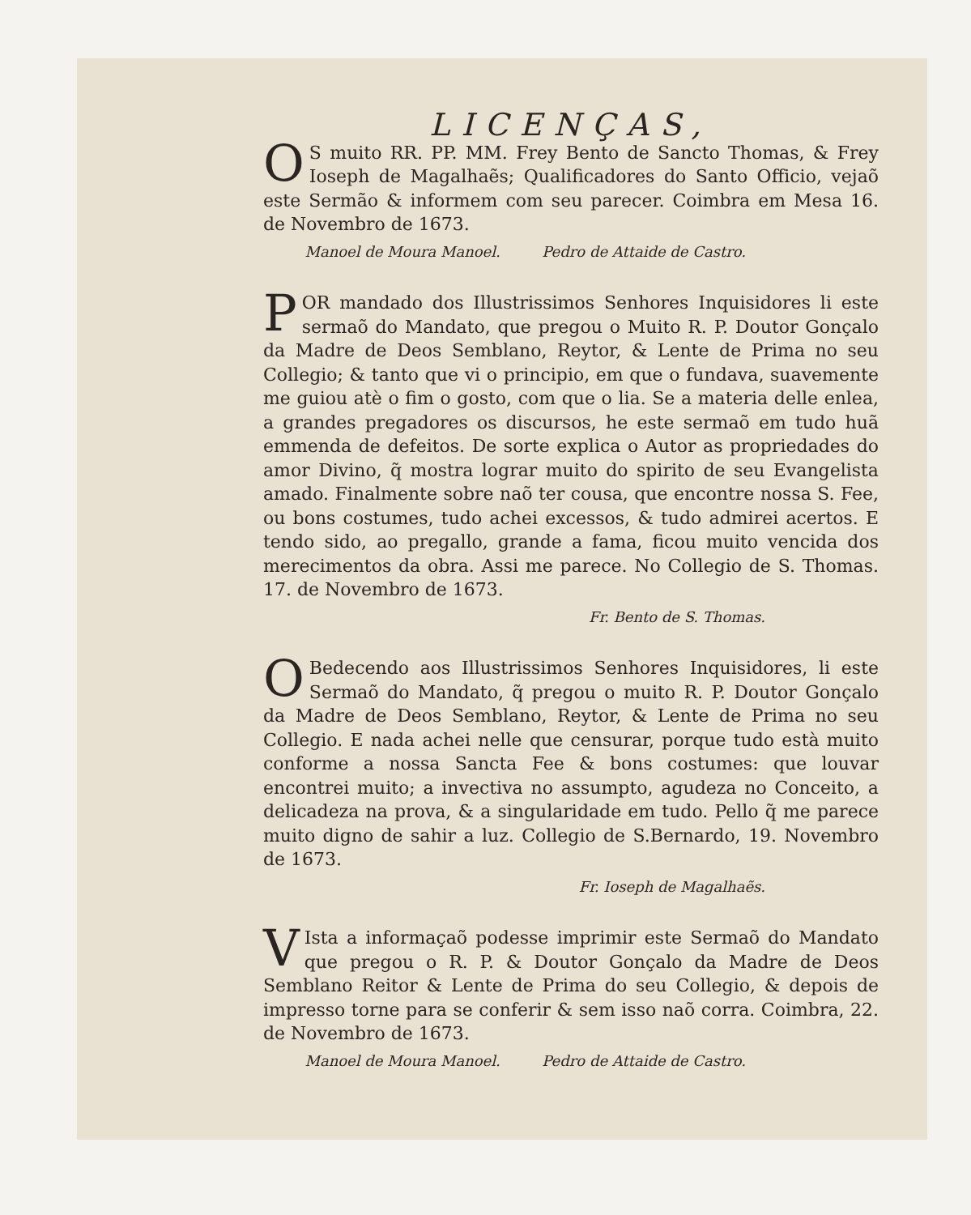LICENÇAS,
OS muito RR. PP. MM. Frey Bento de Sancto Thomas, & Frey Ioseph de Magalhaẽs; Qualificadores do Santo Officio, vejaõ este Sermão & informem com seu parecer. Coimbra em Mesa 16. de Novembro de 1673.
Manoel de Moura Manoel. Pedro de Attaide de Castro.
POR mandado dos Illustrissimos Senhores Inquisidores li este sermaõ do Mandato, que pregou o Muito R. P. Doutor Gonçalo da Madre de Deos Semblano, Reytor, & Lente de Prima no seu Collegio; & tanto que vi o principio, em que o fundava, suavemente me guiou atè o fim o gosto, com que o lia. Se a materia delle enlea, a grandes pregadores os discursos, he este sermaõ em tudo huã emmenda de defeitos. De sorte explica o Autor as propriedades do amor Divino, q̃ mostra lograr muito do spirito de seu Evangelista amado. Finalmente sobre naõ ter cousa, que encontre nossa S. Fee, ou bons costumes, tudo achei excessos, & tudo admirei acertos. E tendo sido, ao pregallo, grande a fama, ficou muito vencida dos merecimentos da obra. Assi me parece. No Collegio de S. Thomas. 17. de Novembro de 1673.
Fr. Bento de S. Thomas.
OBedecendo aos Illustrissimos Senhores Inquisidores, li este Sermaõ do Mandato, q̃ pregou o muito R. P. Doutor Gonçalo da Madre de Deos Semblano, Reytor, & Lente de Prima no seu Collegio. E nada achei nelle que censurar, porque tudo està muito conforme a nossa Sancta Fee & bons costumes: que louvar encontrei muito; a invectiva no assumpto, agudeza no Conceito, a delicadeza na prova, & a singularidade em tudo. Pello q̃ me parece muito digno de sahir a luz. Collegio de S.Bernardo, 19. Novembro de 1673.
Fr. Ioseph de Magalhaẽs.
VIsta a informaçaõ podesse imprimir este Sermaõ do Mandato que pregou o R. P. & Doutor Gonçalo da Madre de Deos Semblano Reitor & Lente de Prima do seu Collegio, & depois de impresso torne para se conferir & sem isso naõ corra. Coimbra, 22. de Novembro de 1673.
Manoel de Moura Manoel. Pedro de Attaide de Castro.